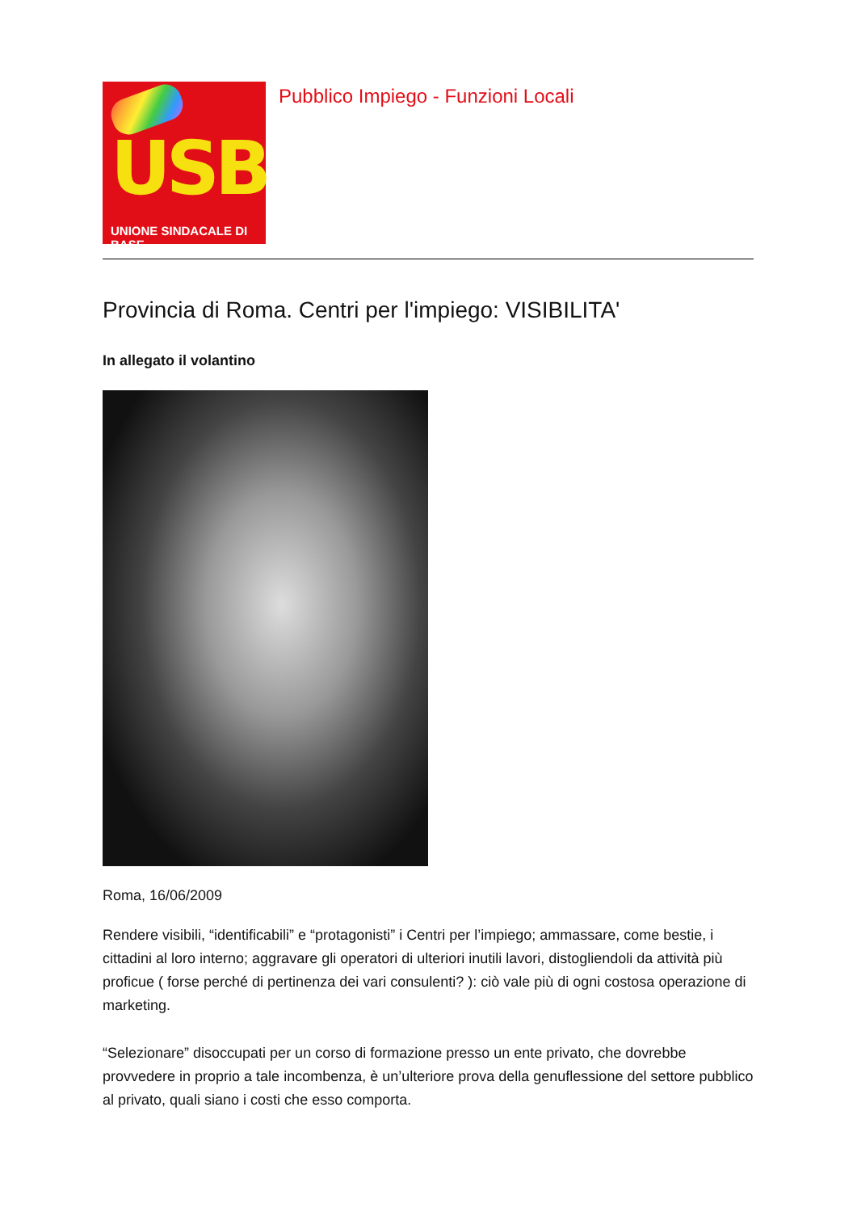USB
UNIONE SINDACALE DI BASE
Pubblico Impiego - Funzioni Locali
Provincia di Roma. Centri per l'impiego: VISIBILITA'
In allegato il volantino
Roma, 16/06/2009
Rendere visibili, “identificabili” e “protagonisti” i Centri per l’impiego; ammassare, come bestie, i cittadini al loro interno; aggravare gli operatori di ulteriori inutili lavori, distogliendoli da attività più proficue ( forse perché di pertinenza dei vari consulenti? ): ciò vale più di ogni costosa operazione di marketing.
“Selezionare” disoccupati per un corso di formazione presso un ente privato, che dovrebbe provvedere in proprio a tale incombenza, è un’ulteriore prova della genuflessione del settore pubblico al privato, quali siano i costi che esso comporta.